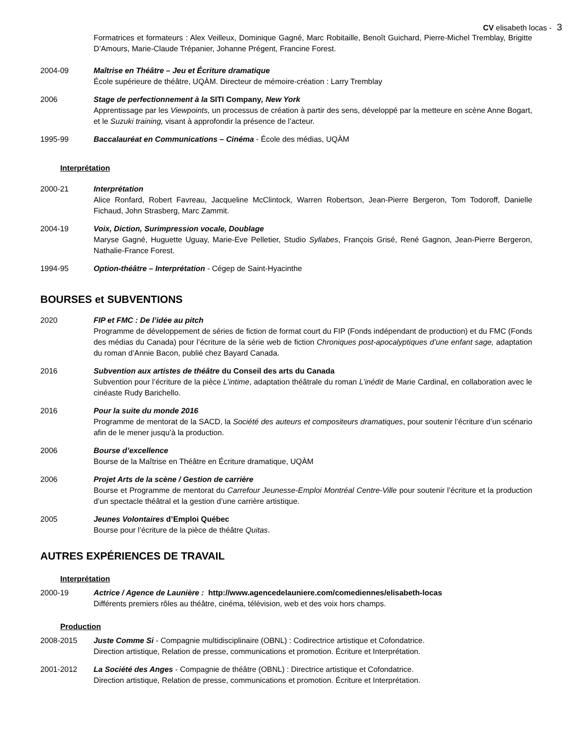CV elisabeth locas - 3
Formatrices et formateurs : Alex Veilleux, Dominique Gagné, Marc Robitaille, Benoît Guichard, Pierre-Michel Tremblay, Brigitte D’Amours, Marie-Claude Trépanier, Johanne Prégent, Francine Forest.
2004-09 Maîtrise en Théâtre – Jeu et Écriture dramatique
École supérieure de théâtre, UQÀM. Directeur de mémoire-création : Larry Tremblay
2006 Stage de perfectionnement à la SITI Company, New York
Apprentissage par les Viewpoints, un processus de création à partir des sens, développé par la metteure en scène Anne Bogart, et le Suzuki training, visant à approfondir la présence de l’acteur.
1995-99 Baccalauréat en Communications – Cinéma - École des médias, UQÀM
Interprétation
2000-21 Interprétation
Alice Ronfard, Robert Favreau, Jacqueline McClintock, Warren Robertson, Jean-Pierre Bergeron, Tom Todoroff, Danielle Fichaud, John Strasberg, Marc Zammit.
2004-19 Voix, Diction, Surimpression vocale, Doublage
Maryse Gagné, Huguette Uguay, Marie-Eve Pelletier, Studio Syllabes, François Grisé, René Gagnon, Jean-Pierre Bergeron, Nathalie-France Forest.
1994-95 Option-théâtre – Interprétation - Cégep de Saint-Hyacinthe
BOURSES et SUBVENTIONS
2020 FIP et FMC : De l’idée au pitch
Programme de développement de séries de fiction de format court du FIP (Fonds indépendant de production) et du FMC (Fonds des médias du Canada) pour l’écriture de la série web de fiction Chroniques post-apocalyptiques d’une enfant sage, adaptation du roman d’Annie Bacon, publié chez Bayard Canada.
2016 Subvention aux artistes de théâtre du Conseil des arts du Canada
Subvention pour l’écriture de la pièce L’intime, adaptation théâtrale du roman L’inédit de Marie Cardinal, en collaboration avec le cinéaste Rudy Barichello.
2016 Pour la suite du monde 2016
Programme de mentorat de la SACD, la Société des auteurs et compositeurs dramatiques, pour soutenir l’écriture d’un scénario afin de le mener jusqu’à la production.
2006 Bourse d’excellence
Bourse de la Maîtrise en Théâtre en Écriture dramatique, UQÀM
2006 Projet Arts de la scène / Gestion de carrière
Bourse et Programme de mentorat du Carrefour Jeunesse-Emploi Montréal Centre-Ville pour soutenir l’écriture et la production d’un spectacle théâtral et la gestion d’une carrière artistique.
2005 Jeunes Volontaires d’Emploi Québec
Bourse pour l’écriture de la pièce de théâtre Quitas.
AUTRES EXPÉRIENCES DE TRAVAIL
Interprétation
2000-19 Actrice / Agence de Launière : http://www.agencedelauniere.com/comediennes/elisabeth-locas
Différents premiers rôles au théâtre, cinéma, télévision, web et des voix hors champs.
Production
2008-2015 Juste Comme Si - Compagnie multidisciplinaire (OBNL) : Codirectrice artistique et Cofondatrice.
Direction artistique, Relation de presse, communications et promotion. Écriture et Interprétation.
2001-2012 La Société des Anges - Compagnie de théâtre (OBNL) : Directrice artistique et Cofondatrice.
Direction artistique, Relation de presse, communications et promotion. Écriture et Interprétation.